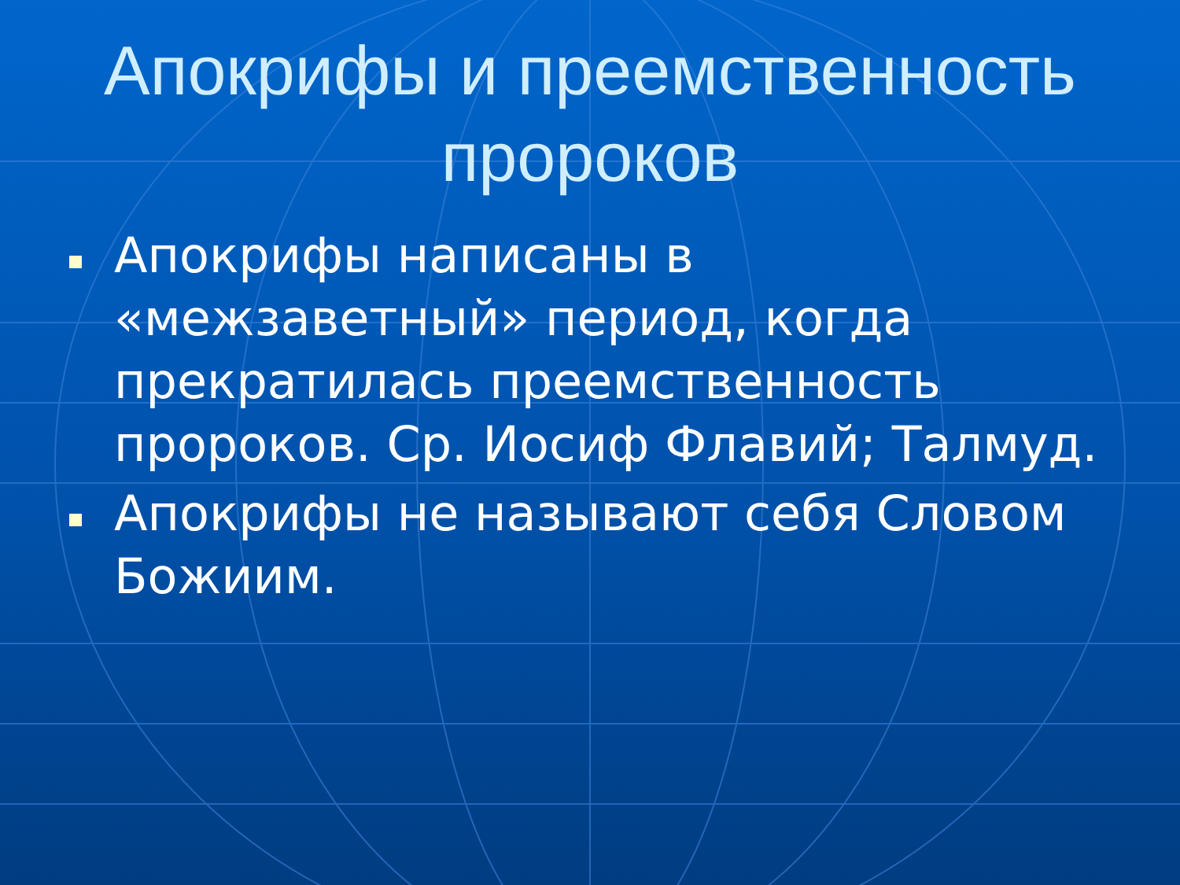Апокрифы и преемственность пророков
Апокрифы написаны в «межзаветный» период, когда прекратилась преемственность пророков. Ср. Иосиф Флавий; Талмуд.
Апокрифы не называют себя Словом Божиим.